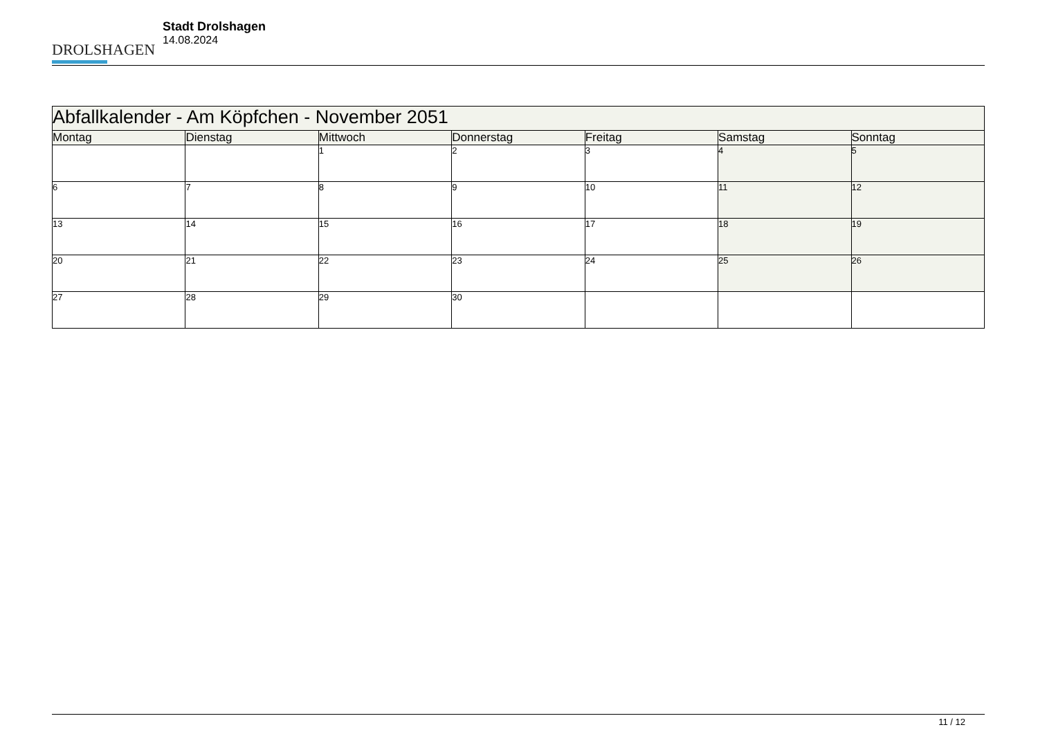DROLSHAGEN
Stadt Drolshagen
14.08.2024
| Abfallkalender - Am Köpfchen - November 2051 | | | | | | |
| --- | --- | --- | --- | --- | --- | --- |
| Montag | Dienstag | Mittwoch | Donnerstag | Freitag | Samstag | Sonntag |
| | | 1 | 2 | 3 | 4 | 5 |
| 6 | 7 | 8 | 9 | 10 | 11 | 12 |
| 13 | 14 | 15 | 16 | 17 | 18 | 19 |
| 20 | 21 | 22 | 23 | 24 | 25 | 26 |
| 27 | 28 | 29 | 30 | | | |
11 / 12